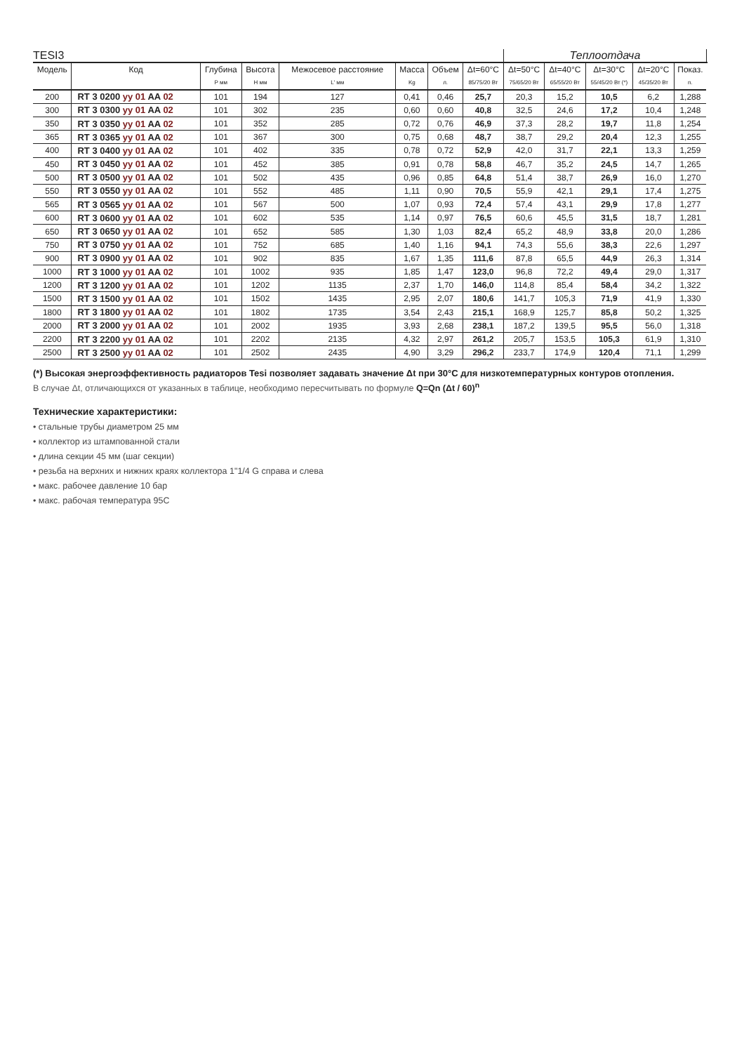| TESI3 | | | | | | | | Теплоотдача | | | | | |
| --- | --- | --- | --- | --- | --- | --- | --- | --- | --- | --- | --- | --- | --- |
| Модель | Код | Глубина | Высота | Межосевое расстояние | Масса | Объем | Δt=60°C | Δt=50°C | Δt=40°C | Δt=30°C | Δt=20°C | Показ. | |
| | | P мм | H мм | L' мм | Kg | л. | 85/75/20 Вт | 75/65/20 Вт | 65/55/20 Вт | 55/45/20 Вт (*) | 45/35/20 Вт | n. | |
| 200 | RT 3 0200 yy 01 AA 02 | 101 | 194 | 127 | 0,41 | 0,46 | 25,7 | 20,3 | 15,2 | 10,5 | 6,2 | 1,288 | |
| 300 | RT 3 0300 yy 01 AA 02 | 101 | 302 | 235 | 0,60 | 0,60 | 40,8 | 32,5 | 24,6 | 17,2 | 10,4 | 1,248 | |
| 350 | RT 3 0350 yy 01 AA 02 | 101 | 352 | 285 | 0,72 | 0,76 | 46,9 | 37,3 | 28,2 | 19,7 | 11,8 | 1,254 | |
| 365 | RT 3 0365 yy 01 AA 02 | 101 | 367 | 300 | 0,75 | 0,68 | 48,7 | 38,7 | 29,2 | 20,4 | 12,3 | 1,255 | |
| 400 | RT 3 0400 yy 01 AA 02 | 101 | 402 | 335 | 0,78 | 0,72 | 52,9 | 42,0 | 31,7 | 22,1 | 13,3 | 1,259 | |
| 450 | RT 3 0450 yy 01 AA 02 | 101 | 452 | 385 | 0,91 | 0,78 | 58,8 | 46,7 | 35,2 | 24,5 | 14,7 | 1,265 | |
| 500 | RT 3 0500 yy 01 AA 02 | 101 | 502 | 435 | 0,96 | 0,85 | 64,8 | 51,4 | 38,7 | 26,9 | 16,0 | 1,270 | |
| 550 | RT 3 0550 yy 01 AA 02 | 101 | 552 | 485 | 1,11 | 0,90 | 70,5 | 55,9 | 42,1 | 29,1 | 17,4 | 1,275 | |
| 565 | RT 3 0565 yy 01 AA 02 | 101 | 567 | 500 | 1,07 | 0,93 | 72,4 | 57,4 | 43,1 | 29,9 | 17,8 | 1,277 | |
| 600 | RT 3 0600 yy 01 AA 02 | 101 | 602 | 535 | 1,14 | 0,97 | 76,5 | 60,6 | 45,5 | 31,5 | 18,7 | 1,281 | |
| 650 | RT 3 0650 yy 01 AA 02 | 101 | 652 | 585 | 1,30 | 1,03 | 82,4 | 65,2 | 48,9 | 33,8 | 20,0 | 1,286 | |
| 750 | RT 3 0750 yy 01 AA 02 | 101 | 752 | 685 | 1,40 | 1,16 | 94,1 | 74,3 | 55,6 | 38,3 | 22,6 | 1,297 | |
| 900 | RT 3 0900 yy 01 AA 02 | 101 | 902 | 835 | 1,67 | 1,35 | 111,6 | 87,8 | 65,5 | 44,9 | 26,3 | 1,314 | |
| 1000 | RT 3 1000 yy 01 AA 02 | 101 | 1002 | 935 | 1,85 | 1,47 | 123,0 | 96,8 | 72,2 | 49,4 | 29,0 | 1,317 | |
| 1200 | RT 3 1200 yy 01 AA 02 | 101 | 1202 | 1135 | 2,37 | 1,70 | 146,0 | 114,8 | 85,4 | 58,4 | 34,2 | 1,322 | |
| 1500 | RT 3 1500 yy 01 AA 02 | 101 | 1502 | 1435 | 2,95 | 2,07 | 180,6 | 141,7 | 105,3 | 71,9 | 41,9 | 1,330 | |
| 1800 | RT 3 1800 yy 01 AA 02 | 101 | 1802 | 1735 | 3,54 | 2,43 | 215,1 | 168,9 | 125,7 | 85,8 | 50,2 | 1,325 | |
| 2000 | RT 3 2000 yy 01 AA 02 | 101 | 2002 | 1935 | 3,93 | 2,68 | 238,1 | 187,2 | 139,5 | 95,5 | 56,0 | 1,318 | |
| 2200 | RT 3 2200 yy 01 AA 02 | 101 | 2202 | 2135 | 4,32 | 2,97 | 261,2 | 205,7 | 153,5 | 105,3 | 61,9 | 1,310 | |
| 2500 | RT 3 2500 yy 01 AA 02 | 101 | 2502 | 2435 | 4,90 | 3,29 | 296,2 | 233,7 | 174,9 | 120,4 | 71,1 | 1,299 | |
(*) Высокая энергоэффективность радиаторов Tesi позволяет задавать значение Δt при 30°C для низкотемпературных контуров отопления.
В случае Δt, отличающихся от указанных в таблице, необходимо пересчитывать по формуле Q=Qn (Δt / 60)<sup>n</sup>
Технические характеристики:
• стальные трубы диаметром 25 мм
• коллектор из штампованной стали
• длина секции 45 мм (шаг секции)
• резьба на верхних и нижних краях коллектора 1"1/4 G справа и слева
• макс. рабочее давление 10 бар
• макс. рабочая температура 95C